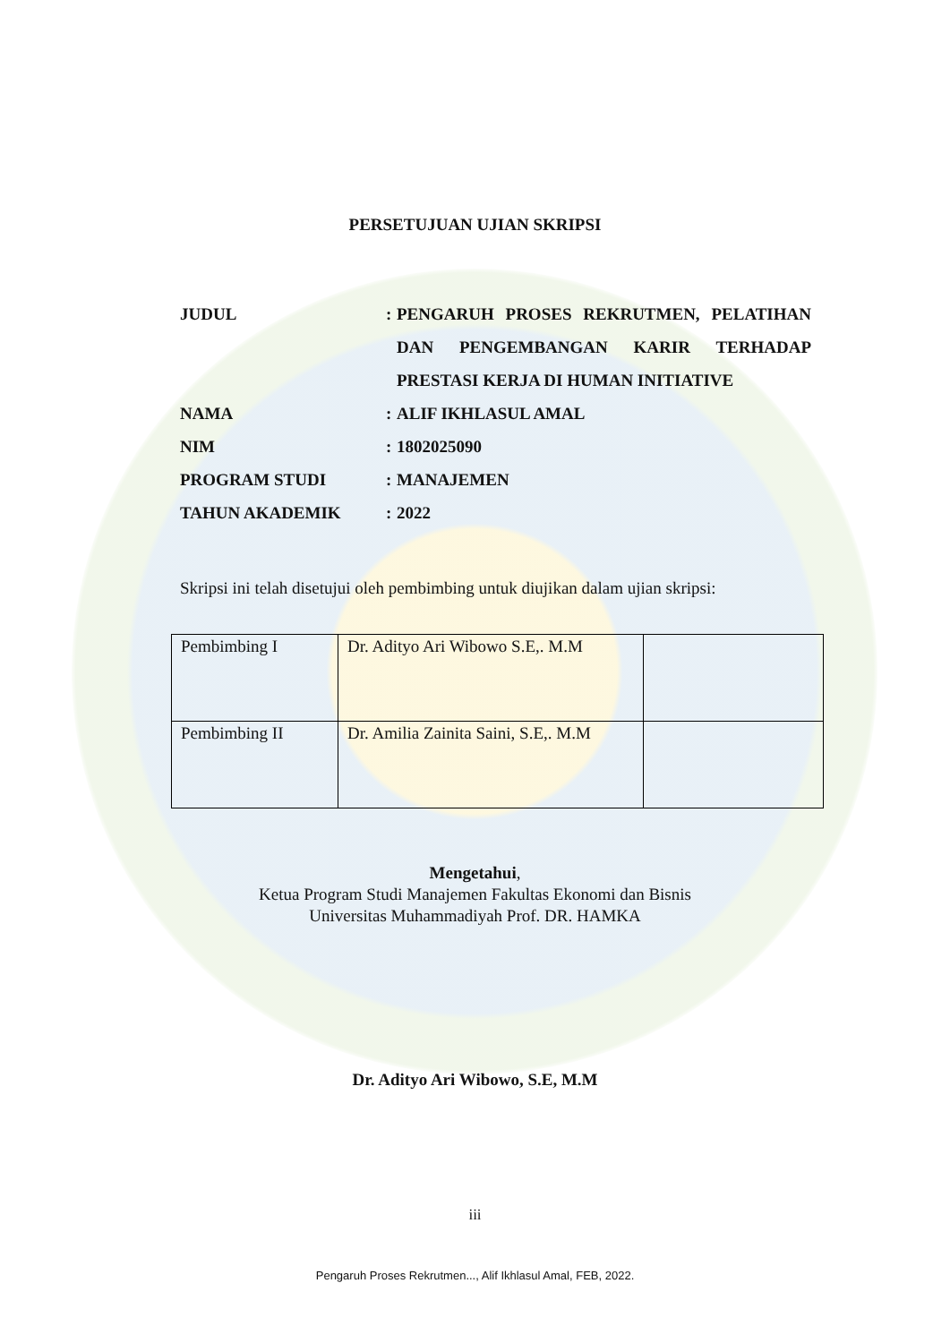PERSETUJUAN UJIAN SKRIPSI
| JUDUL | : | PENGARUH PROSES REKRUTMEN, PELATIHAN DAN PENGEMBANGAN KARIR TERHADAP PRESTASI KERJA DI HUMAN INITIATIVE |
| NAMA | : | ALIF IKHLASUL AMAL |
| NIM | : | 1802025090 |
| PROGRAM STUDI | : | MANAJEMEN |
| TAHUN AKADEMIK | : | 2022 |
Skripsi ini telah disetujui oleh pembimbing untuk diujikan dalam ujian skripsi:
| Pembimbing I | Dr. Adityo Ari Wibowo S.E,. M.M | |
| Pembimbing II | Dr. Amilia Zainita Saini, S.E,. M.M | |
Mengetahui,
Ketua Program Studi Manajemen Fakultas Ekonomi dan Bisnis
Universitas Muhammadiyah Prof. DR. HAMKA
Dr. Adityo Ari Wibowo, S.E, M.M
iii
Pengaruh Proses Rekrutmen..., Alif Ikhlasul Amal, FEB, 2022.